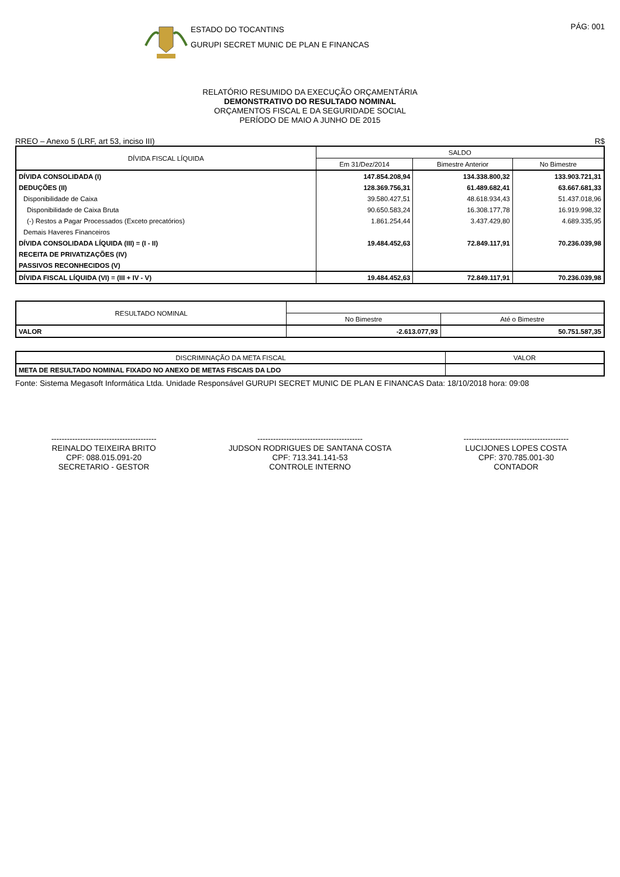ESTADO DO TOCANTINS
GURUPI SECRET MUNIC DE PLAN E FINANCAS
PÁG: 001
RELATÓRIO RESUMIDO DA EXECUÇÃO ORÇAMENTÁRIA
DEMONSTRATIVO DO RESULTADO NOMINAL
ORÇAMENTOS FISCAL E DA SEGURIDADE SOCIAL
PERÍODO DE MAIO A JUNHO DE 2015
RREO – Anexo 5 (LRF, art 53, inciso III) R$
| DÍVIDA FISCAL LÍQUIDA | SALDO | | |
| --- | --- | --- | --- |
| | Em 31/Dez/2014 | Bimestre Anterior | No Bimestre |
| DÍVIDA CONSOLIDADA (I) | 147.854.208,94 | 134.338.800,32 | 133.903.721,31 |
| DEDUÇÕES (II) | 128.369.756,31 | 61.489.682,41 | 63.667.681,33 |
| Disponibilidade de Caixa | 39.580.427,51 | 48.618.934,43 | 51.437.018,96 |
| Disponibilidade de Caixa Bruta | 90.650.583,24 | 16.308.177,78 | 16.919.998,32 |
| (-) Restos a Pagar Processados (Exceto precatórios) | 1.861.254,44 | 3.437.429,80 | 4.689.335,95 |
| Demais Haveres Financeiros | | | |
| DÍVIDA CONSOLIDADA LÍQUIDA (III) = (I - II) | 19.484.452,63 | 72.849.117,91 | 70.236.039,98 |
| RECEITA DE PRIVATIZAÇÕES (IV) | | | |
| PASSIVOS RECONHECIDOS (V) | | | |
| DÍVIDA FISCAL LÍQUIDA (VI) = (III + IV - V) | 19.484.452,63 | 72.849.117,91 | 70.236.039,98 |
| RESULTADO NOMINAL | | |
| --- | --- | --- |
| | No Bimestre | Até o Bimestre |
| VALOR | -2.613.077,93 | 50.751.587,35 |
| DISCRIMINAÇÃO DA META FISCAL | VALOR |
| --- | --- |
| META DE RESULTADO NOMINAL FIXADO NO ANEXO DE METAS FISCAIS DA LDO | |
Fonte: Sistema Megasoft Informática Ltda. Unidade Responsável GURUPI SECRET MUNIC DE PLAN E FINANCAS Data: 18/10/2018 hora: 09:08
----------------------------------------
REINALDO TEIXEIRA BRITO
CPF: 088.015.091-20
SECRETARIO - GESTOR
----------------------------------------
JUDSON RODRIGUES DE SANTANA COSTA
CPF: 713.341.141-53
CONTROLE INTERNO
----------------------------------------
LUCIJONES LOPES COSTA
CPF: 370.785.001-30
CONTADOR